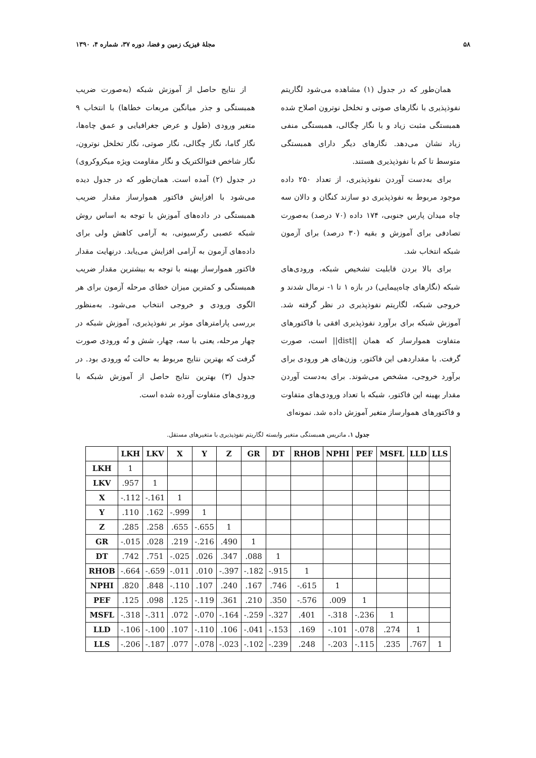۵۸ مجلهٔ فیزیک زمین و فضا، دوره ۳۷، شماره ۴، ۱۳۹۰
همان‌طور که در جدول (۱) مشاهده می‌شود لگاریتم نفوذپذیری با نگارهای صوتی و تخلخل نوترون اصلاح شده همبستگی مثبت زیاد و با نگار چگالی، همبستگی منفی زیاد نشان می‌دهد. نگارهای دیگر دارای همبستگی متوسط تا کم با نفوذپذیری هستند.
برای به‌دست آوردن نفوذپذیری، از تعداد ۲۵۰ داده موجود مربوط به نفوذپذیری دو سازند کنگان و دالان سه چاه میدان پارس جنوبی، ۱۷۴ داده (۷۰ درصد) به‌صورت تصادفی برای آموزش و بقیه (۳۰ درصد) برای آزمون شبکه انتخاب شد.
برای بالا بردن قابلیت تشخیص شبکه، ورودی‌های شبکه (نگارهای چاه‌پیمایی) در بازه ۱ تا ۱- نرمال شدند و خروجی شبکه، لگاریتم نفوذپذیری در نظر گرفته شد. آموزش شبکه برای برآورد نفوذپذیری افقی با فاکتورهای متفاوت هموارساز که همان ||dist|| است، صورت گرفت. با مقداردهی این فاکتور، وزن‌های هر ورودی برای برآورد خروجی، مشخص می‌شوند. برای به‌دست آوردن مقدار بهینه این فاکتور، شبکه با تعداد ورودی‌های متفاوت و فاکتورهای هموارساز متغیر آموزش داده شد. نمونه‌ای
از نتایج حاصل از آموزش شبکه (به‌صورت ضریب همبستگی و جذر میانگین مربعات خطاها) با انتخاب ۹ متغیر ورودی (طول و عرض جغرافیایی و عمق چاه‌ها، نگار گاما، نگار چگالی، نگار صوتی، نگار تخلخل نوترون، نگار شاخص فتوالکتریک و نگار مقاومت ویژه میکروکروی) در جدول (۲) آمده است. همان‌طور که در جدول دیده می‌شود با افزایش فاکتور هموارساز مقدار ضریب همبستگی در داده‌های آموزش با توجه به اساس روش شبکه عصبی رگرسیونی، به آرامی کاهش ولی برای داده‌های آزمون به آرامی افزایش می‌یابد. درنهایت مقدار فاکتور هموارساز بهینه با توجه به بیشترین مقدار ضریب همبستگی و کمترین میزان خطای مرحله آزمون برای هر الگوی ورودی و خروجی انتخاب می‌شود. به‌منظور بررسی پارامترهای موثر بر نفوذپذیری، آموزش شبکه در چهار مرحله، یعنی با سه، چهار، شش و نُه ورودی صورت گرفت که بهترین نتایج مربوط به حالت نُه ورودی بود. در جدول (۳) بهترین نتایج حاصل از آموزش شبکه با ورودی‌های متفاوت آورده شده است.
جدول ۱. ماتریس همبستگی متغیر وابسته لگاریتم نفوذپذیری با متغیرهای مستقل.
| | LKH | LKV | X | Y | Z | GR | DT | RHOB | NPHI | PEF | MSFL | LLD | LLS |
| --- | --- | --- | --- | --- | --- | --- | --- | --- | --- | --- | --- | --- | --- |
| LKH | 1 | | | | | | | | | | | | |
| LKV | .957 | 1 | | | | | | | | | | | |
| X | -.112 | -.161 | 1 | | | | | | | | | | |
| Y | .110 | .162 | -.999 | 1 | | | | | | | | | |
| Z | .285 | .258 | .655 | -.655 | 1 | | | | | | | | |
| GR | -.015 | .028 | .219 | -.216 | .490 | 1 | | | | | | | |
| DT | .742 | .751 | -.025 | .026 | .347 | .088 | 1 | | | | | | |
| RHOB | -.664 | -.659 | -.011 | .010 | -.397 | -.182 | -.915 | 1 | | | | | |
| NPHI | .820 | .848 | -.110 | .107 | .240 | .167 | .746 | -.615 | 1 | | | | |
| PEF | .125 | .098 | .125 | -.119 | .361 | .210 | .350 | -.576 | .009 | 1 | | | |
| MSFL | -.318 | -.311 | .072 | -.070 | -.164 | -.259 | -.327 | .401 | -.318 | -.236 | 1 | | |
| LLD | -.106 | -.100 | .107 | -.110 | .106 | -.041 | -.153 | .169 | -.101 | -.078 | .274 | 1 | |
| LLS | -.206 | -.187 | .077 | -.078 | -.023 | -.102 | -.239 | .248 | -.203 | -.115 | .235 | .767 | 1 |